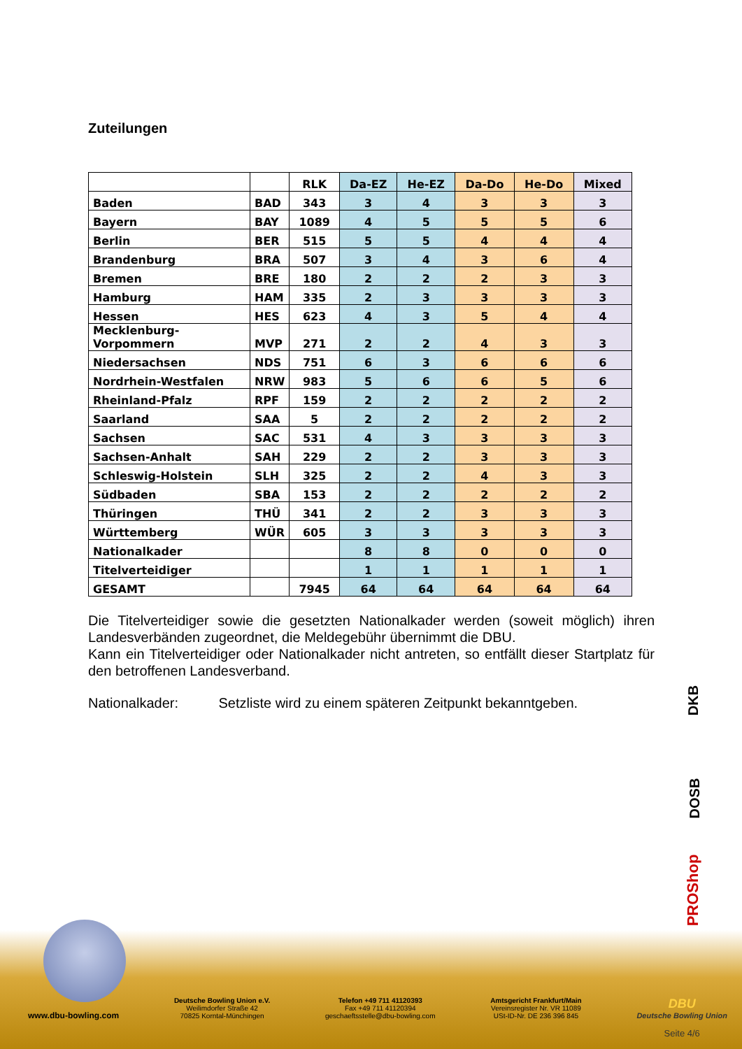Zuteilungen
| | | RLK | Da-EZ | He-EZ | Da-Do | He-Do | Mixed |
| Baden | BAD | 343 | 3 | 4 | 3 | 3 | 3 |
| Bayern | BAY | 1089 | 4 | 5 | 5 | 5 | 6 |
| Berlin | BER | 515 | 5 | 5 | 4 | 4 | 4 |
| Brandenburg | BRA | 507 | 3 | 4 | 3 | 6 | 4 |
| Bremen | BRE | 180 | 2 | 2 | 2 | 3 | 3 |
| Hamburg | HAM | 335 | 2 | 3 | 3 | 3 | 3 |
| Hessen | HES | 623 | 4 | 3 | 5 | 4 | 4 |
| Mecklenburg- Vorpommern | MVP | 271 | 2 | 2 | 4 | 3 | 3 |
| Niedersachsen | NDS | 751 | 6 | 3 | 6 | 6 | 6 |
| Nordrhein-Westfalen | NRW | 983 | 5 | 6 | 6 | 5 | 6 |
| Rheinland-Pfalz | RPF | 159 | 2 | 2 | 2 | 2 | 2 |
| Saarland | SAA | 5 | 2 | 2 | 2 | 2 | 2 |
| Sachsen | SAC | 531 | 4 | 3 | 3 | 3 | 3 |
| Sachsen-Anhalt | SAH | 229 | 2 | 2 | 3 | 3 | 3 |
| Schleswig-Holstein | SLH | 325 | 2 | 2 | 4 | 3 | 3 |
| Südbaden | SBA | 153 | 2 | 2 | 2 | 2 | 2 |
| Thüringen | THÜ | 341 | 2 | 2 | 3 | 3 | 3 |
| Württemberg | WÜR | 605 | 3 | 3 | 3 | 3 | 3 |
| Nationalkader | | | 8 | 8 | 0 | 0 | 0 |
| Titelverteidiger | | | 1 | 1 | 1 | 1 | 1 |
| GESAMT | | 7945 | 64 | 64 | 64 | 64 | 64 |
Die Titelverteidiger sowie die gesetzten Nationalkader werden (soweit möglich) ihren Landesverbänden zugeordnet, die Meldegebühr übernimmt die DBU.
Kann ein Titelverteidiger oder Nationalkader nicht antreten, so entfällt dieser Startplatz für den betroffenen Landesverband.
Nationalkader: Setzliste wird zu einem späteren Zeitpunkt bekanntgeben.
DKB
DOSB
PROShop
www.dbu-bowling.com
Deutsche Bowling Union e.V.
Weilimdorfer Straße 42
70825 Korntal-Münchingen
Telefon +49 711 41120393
Fax +49 711 41120394
geschaeftsstelle@dbu-bowling.com
Amtsgericht Frankfurt/Main
Vereinsregister Nr. VR 11089
USt-ID-Nr. DE 236 396 845
DBU
Deutsche Bowling Union
Seite 4/6